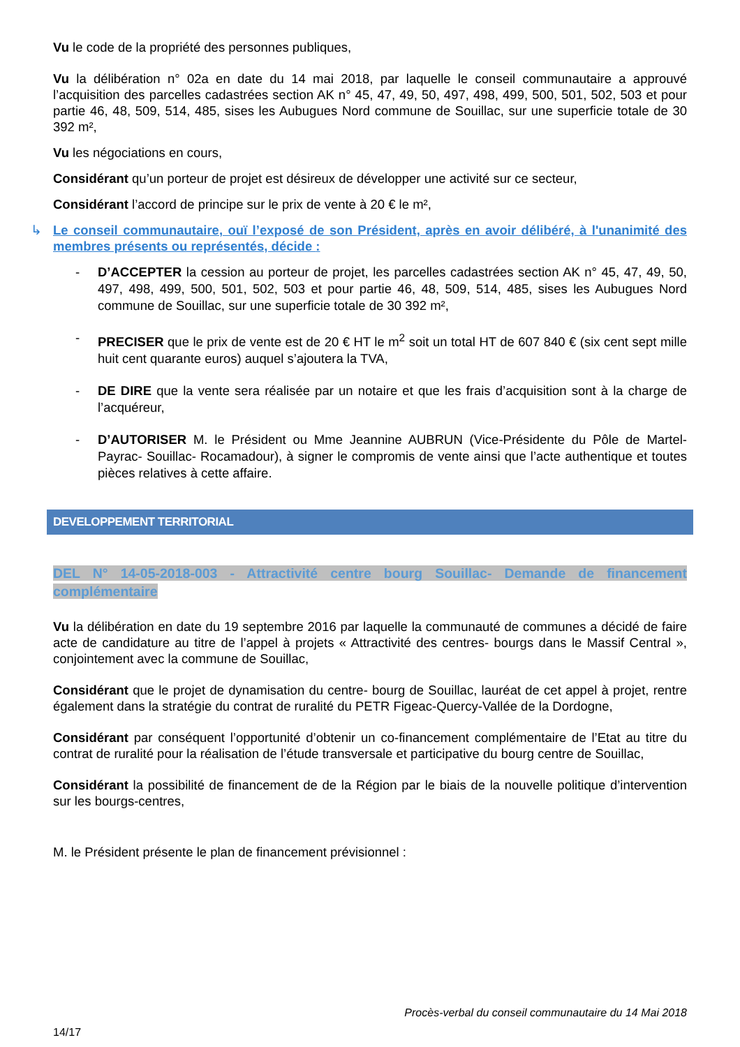Vu le code de la propriété des personnes publiques,
Vu la délibération n° 02a en date du 14 mai 2018, par laquelle le conseil communautaire a approuvé l’acquisition des parcelles cadastrées section AK n° 45, 47, 49, 50, 497, 498, 499, 500, 501, 502, 503 et pour partie 46, 48, 509, 514, 485, sises les Aubugues Nord commune de Souillac, sur une superficie totale de 30 392 m²,
Vu les négociations en cours,
Considérant qu’un porteur de projet est désireux de développer une activité sur ce secteur,
Considérant l’accord de principe sur le prix de vente à 20 € le m²,
↳ Le conseil communautaire, ouï l’exposé de son Président, après en avoir délibéré, à l'unanimité des membres présents ou représentés, décide :
- D’ACCEPTER la cession au porteur de projet, les parcelles cadastrées section AK n° 45, 47, 49, 50, 497, 498, 499, 500, 501, 502, 503 et pour partie 46, 48, 509, 514, 485, sises les Aubugues Nord commune de Souillac, sur une superficie totale de 30 392 m²,
- PRECISER que le prix de vente est de 20 € HT le m<sup>2</sup> soit un total HT de 607 840 € (six cent sept mille huit cent quarante euros) auquel s’ajoutera la TVA,
- DE DIRE que la vente sera réalisée par un notaire et que les frais d’acquisition sont à la charge de l’acquéreur,
- D’AUTORISER M. le Président ou Mme Jeannine AUBRUN (Vice-Présidente du Pôle de Martel- Payrac- Souillac- Rocamadour), à signer le compromis de vente ainsi que l’acte authentique et toutes pièces relatives à cette affaire.
DEVELOPPEMENT TERRITORIAL
DEL N° 14-05-2018-003 - Attractivité centre bourg Souillac- Demande de financement complémentaire
Vu la délibération en date du 19 septembre 2016 par laquelle la communauté de communes a décidé de faire acte de candidature au titre de l’appel à projets « Attractivité des centres- bourgs dans le Massif Central », conjointement avec la commune de Souillac,
Considérant que le projet de dynamisation du centre- bourg de Souillac, lauréat de cet appel à projet, rentre également dans la stratégie du contrat de ruralité du PETR Figeac-Quercy-Vallée de la Dordogne,
Considérant par conséquent l’opportunité d’obtenir un co-financement complémentaire de l’Etat au titre du contrat de ruralité pour la réalisation de l’étude transversale et participative du bourg centre de Souillac,
Considérant la possibilité de financement de de la Région par le biais de la nouvelle politique d’intervention sur les bourgs-centres,
M. le Président présente le plan de financement prévisionnel :
Procès-verbal du conseil communautaire du 14 Mai 2018
14/17